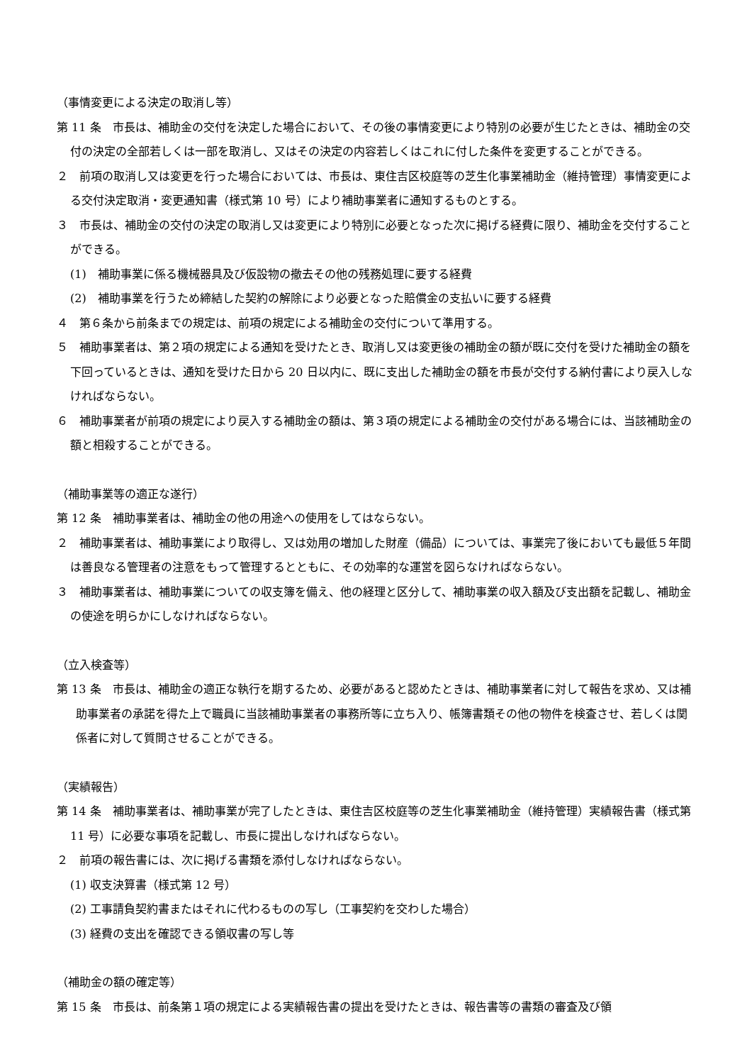（事情変更による決定の取消し等）
第 11 条　市長は、補助金の交付を決定した場合において、その後の事情変更により特別の必要が生じたときは、補助金の交付の決定の全部若しくは一部を取消し、又はその決定の内容若しくはこれに付した条件を変更することができる。
２　前項の取消し又は変更を行った場合においては、市長は、東住吉区校庭等の芝生化事業補助金（維持管理）事情変更による交付決定取消・変更通知書（様式第 10 号）により補助事業者に通知するものとする。
３　市長は、補助金の交付の決定の取消し又は変更により特別に必要となった次に掲げる経費に限り、補助金を交付することができる。
(1)　補助事業に係る機械器具及び仮設物の撤去その他の残務処理に要する経費
(2)　補助事業を行うため締結した契約の解除により必要となった賠償金の支払いに要する経費
４　第６条から前条までの規定は、前項の規定による補助金の交付について準用する。
５　補助事業者は、第２項の規定による通知を受けたとき、取消し又は変更後の補助金の額が既に交付を受けた補助金の額を下回っているときは、通知を受けた日から 20 日以内に、既に支出した補助金の額を市長が交付する納付書により戻入しなければならない。
６　補助事業者が前項の規定により戻入する補助金の額は、第３項の規定による補助金の交付がある場合には、当該補助金の額と相殺することができる。
（補助事業等の適正な遂行）
第 12 条　補助事業者は、補助金の他の用途への使用をしてはならない。
２　補助事業者は、補助事業により取得し、又は効用の増加した財産（備品）については、事業完了後においても最低５年間は善良なる管理者の注意をもって管理するとともに、その効率的な運営を図らなければならない。
３　補助事業者は、補助事業についての収支簿を備え、他の経理と区分して、補助事業の収入額及び支出額を記載し、補助金の使途を明らかにしなければならない。
（立入検査等）
第 13 条　市長は、補助金の適正な執行を期するため、必要があると認めたときは、補助事業者に対して報告を求め、又は補助事業者の承諾を得た上で職員に当該補助事業者の事務所等に立ち入り、帳簿書類その他の物件を検査させ、若しくは関係者に対して質問させることができる。
（実績報告）
第 14 条　補助事業者は、補助事業が完了したときは、東住吉区校庭等の芝生化事業補助金（維持管理）実績報告書（様式第 11 号）に必要な事項を記載し、市長に提出しなければならない。
２　前項の報告書には、次に掲げる書類を添付しなければならない。
(1) 収支決算書（様式第 12 号）
(2) 工事請負契約書またはそれに代わるものの写し（工事契約を交わした場合）
(3) 経費の支出を確認できる領収書の写し等
（補助金の額の確定等）
第 15 条　市長は、前条第１項の規定による実績報告書の提出を受けたときは、報告書等の書類の審査及び領